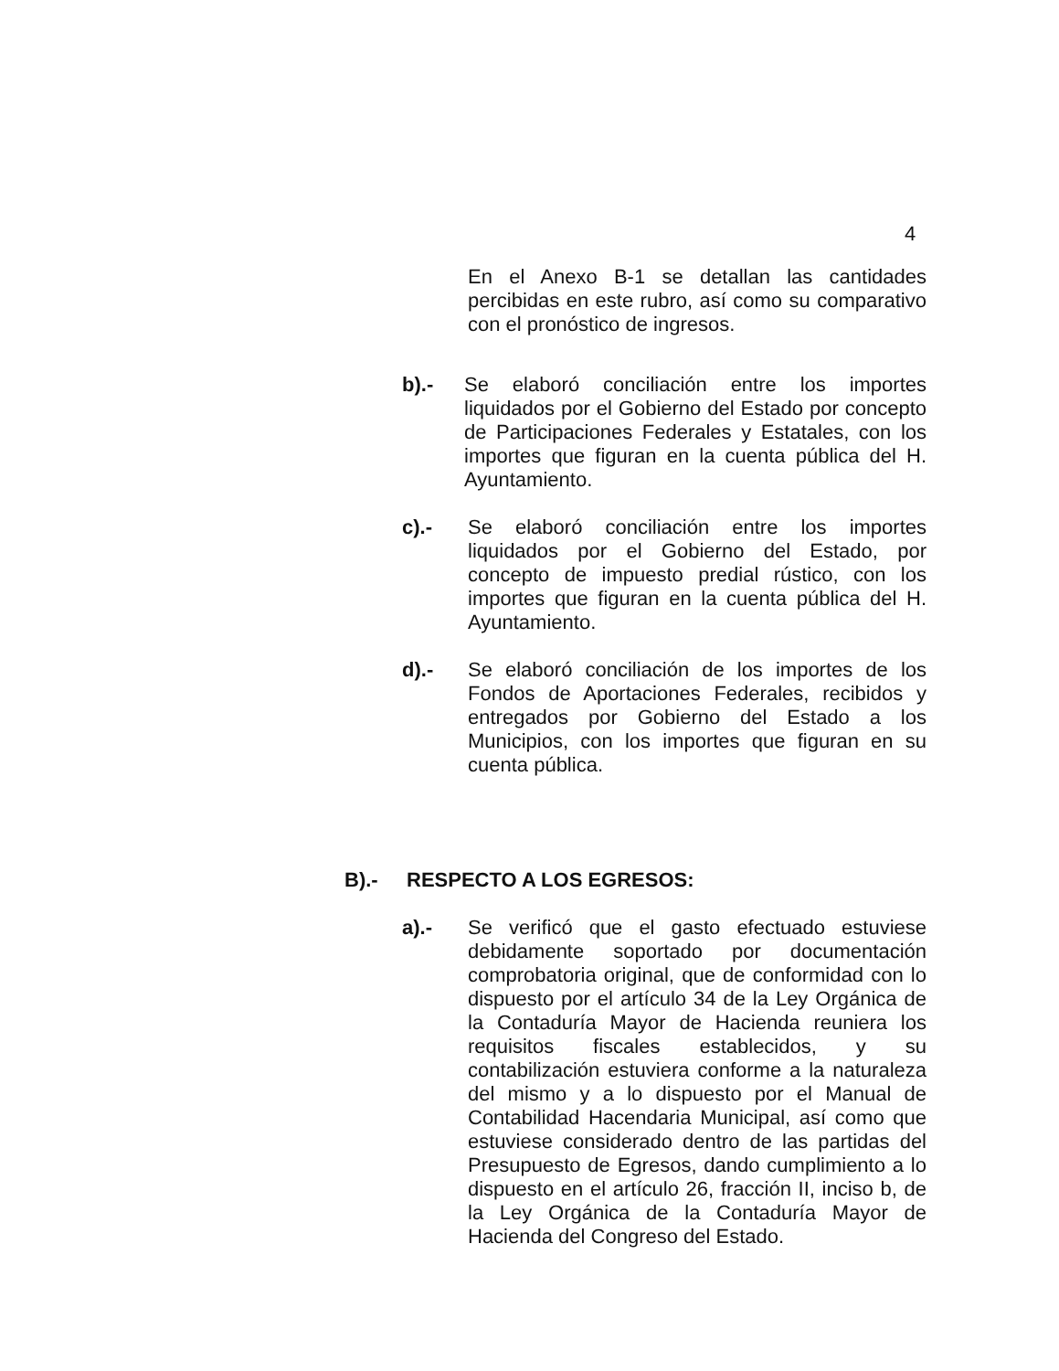4
En el Anexo B-1 se detallan las cantidades percibidas en este rubro, así como su comparativo con el pronóstico de ingresos.
b).- Se elaboró conciliación entre los importes liquidados por el Gobierno del Estado por concepto de Participaciones Federales y Estatales, con los importes que figuran en la cuenta pública del H. Ayuntamiento.
c).- Se elaboró conciliación entre los importes liquidados por el Gobierno del Estado, por concepto de impuesto predial rústico, con los importes que figuran en la cuenta pública del H. Ayuntamiento.
d).- Se elaboró conciliación de los importes de los Fondos de Aportaciones Federales, recibidos y entregados por Gobierno del Estado a los Municipios, con los importes que figuran en su cuenta pública.
B).- RESPECTO A LOS EGRESOS:
a).- Se verificó que el gasto efectuado estuviese debidamente soportado por documentación comprobatoria original, que de conformidad con lo dispuesto por el artículo 34 de la Ley Orgánica de la Contaduría Mayor de Hacienda reuniera los requisitos fiscales establecidos, y su contabilización estuviera conforme a la naturaleza del mismo y a lo dispuesto por el Manual de Contabilidad Hacendaria Municipal, así como que estuviese considerado dentro de las partidas del Presupuesto de Egresos, dando cumplimiento a lo dispuesto en el artículo 26, fracción II, inciso b, de la Ley Orgánica de la Contaduría Mayor de Hacienda del Congreso del Estado.